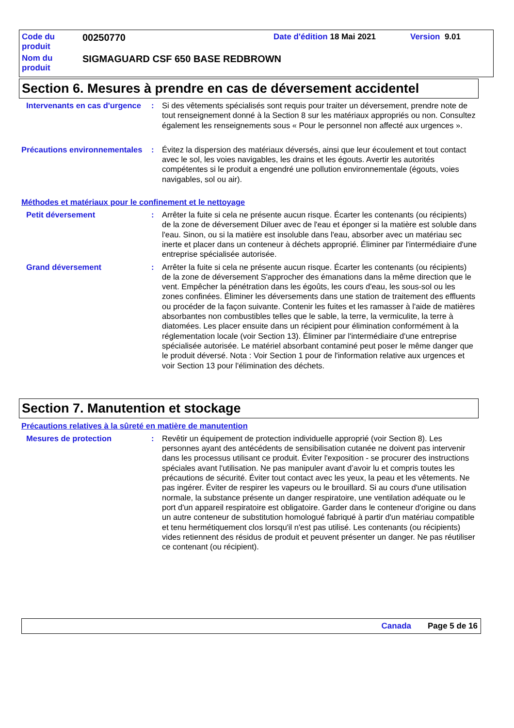Code du produit
00250770
Date d'édition 18 Mai 2021 Version 9.01
Nom du produit
SIGMAGUARD CSF 650 BASE REDBROWN
Section 6. Mesures à prendre en cas de déversement accidentel
Intervenants en cas d'urgence
: Si des vêtements spécialisés sont requis pour traiter un déversement, prendre note de tout renseignement donné à la Section 8 sur les matériaux appropriés ou non. Consultez également les renseignements sous « Pour le personnel non affecté aux urgences ».
Précautions environnementales
: Évitez la dispersion des matériaux déversés, ainsi que leur écoulement et tout contact avec le sol, les voies navigables, les drains et les égouts. Avertir les autorités compétentes si le produit a engendré une pollution environnementale (égouts, voies navigables, sol ou air).
Méthodes et matériaux pour le confinement et le nettoyage
Petit déversement : Arrêter la fuite si cela ne présente aucun risque. Écarter les contenants (ou récipients) de la zone de déversement Diluer avec de l'eau et éponger si la matière est soluble dans l'eau. Sinon, ou si la matière est insoluble dans l'eau, absorber avec un matériau sec inerte et placer dans un conteneur à déchets approprié. Éliminer par l'intermédiaire d'une entreprise spécialisée autorisée.
Grand déversement : Arrêter la fuite si cela ne présente aucun risque. Écarter les contenants (ou récipients) de la zone de déversement S'approcher des émanations dans la même direction que le vent. Empêcher la pénétration dans les égoûts, les cours d'eau, les sous-sol ou les zones confinées. Éliminer les déversements dans une station de traitement des effluents ou procéder de la façon suivante. Contenir les fuites et les ramasser à l'aide de matières absorbantes non combustibles telles que le sable, la terre, la vermiculite, la terre à diatomées. Les placer ensuite dans un récipient pour élimination conformément à la réglementation locale (voir Section 13). Éliminer par l'intermédiaire d'une entreprise spécialisée autorisée. Le matériel absorbant contaminé peut poser le même danger que le produit déversé. Nota : Voir Section 1 pour de l'information relative aux urgences et voir Section 13 pour l'élimination des déchets.
Section 7. Manutention et stockage
Précautions relatives à la sûreté en matière de manutention
Mesures de protection : Revêtir un équipement de protection individuelle approprié (voir Section 8). Les personnes ayant des antécédents de sensibilisation cutanée ne doivent pas intervenir dans les processus utilisant ce produit. Éviter l'exposition - se procurer des instructions spéciales avant l'utilisation. Ne pas manipuler avant d’avoir lu et compris toutes les précautions de sécurité. Éviter tout contact avec les yeux, la peau et les vêtements. Ne pas ingérer. Éviter de respirer les vapeurs ou le brouillard. Si au cours d'une utilisation normale, la substance présente un danger respiratoire, une ventilation adéquate ou le port d'un appareil respiratoire est obligatoire. Garder dans le conteneur d'origine ou dans un autre conteneur de substitution homologué fabriqué à partir d'un matériau compatible et tenu hermétiquement clos lorsqu'il n'est pas utilisé. Les contenants (ou récipients) vides retiennent des résidus de produit et peuvent présenter un danger. Ne pas réutiliser ce contenant (ou récipient).
Canada Page 5 de 16